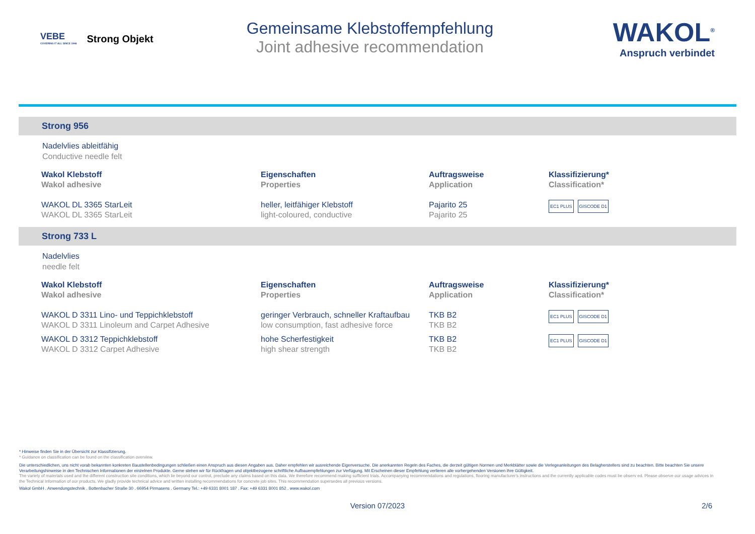VEBE
COVERING IT ALL SINCE 1946
Strong Objekt
Gemeinsame Klebstoffempfehlung
Joint adhesive recommendation
WAKOL<sup>®</sup>
Anspruch verbindet
Strong 956
Nadelvlies ableitfähig
Conductive needle felt
| Wakol Klebstoff Wakol adhesive | Eigenschaften Properties | Auftragsweise Application | Klassifizierung* Classification* |
| --- | --- | --- | --- |
| WAKOL DL 3365 StarLeit WAKOL DL 3365 StarLeit | heller, leitfähiger Klebstoff light-coloured, conductive | Pajarito 25 Pajarito 25 | EC1 PLUS GISCODE D1 |
Strong 733 L
Nadelvlies
needle felt
| Wakol Klebstoff Wakol adhesive | Eigenschaften Properties | Auftragsweise Application | Klassifizierung* Classification* |
| --- | --- | --- | --- |
| WAKOL D 3311 Lino- und Teppichklebstoff WAKOL D 3311 Linoleum and Carpet Adhesive | geringer Verbrauch, schneller Kraftaufbau low consumption, fast adhesive force | TKB B2 TKB B2 | EC1 PLUS GISCODE D1 |
| WAKOL D 3312 Teppichklebstoff WAKOL D 3312 Carpet Adhesive | hohe Scherfestigkeit high shear strength | TKB B2 TKB B2 | EC1 PLUS GISCODE D1 |
* Hinweise finden Sie in der Übersicht zur Klassifizierung.
* Guidance on classification can be found on the classification overview.
Die unterschiedlichen, uns nicht vorab bekannten konkreten Baustellenbedingungen schließen einen Anspruch aus diesen Angaben aus. Daher empfehlen wir ausreichende Eigenversuche. Die anerkannten Regeln des Faches, die derzeit gültigen Normen und Merkblätter sowie die Verlegeanleitungen des Belagherstellers sind zu beachten. Bitte beachten Sie unsere Verarbeitungshinweise in den Technischen Informationen der einzelnen Produkte. Gerne stehen wir für Rückfragen und objektbezogene schriftliche Aufbauempfehlungen zur Verfügung. Mit Erscheinen dieser Empfehlung verlieren alle vorhergehenden Versionen ihre Gültigkeit.
The variety of materials used and the different construction site conditions, which lie beyond our control, preclude any claims based on this data. We therefore recommend making sufficient trials. Accompanying recommendations and regulations, flooring manufacturer's instructions and the currently applicable codes must be observ ed. Please observe our usage advices in the Technical Information of our products. We gladly provide technical advice and written installing recommendations for concrete job sites. This recommendation supersedes all previous versions.
Wakol GmbH . Anwendungstechnik . Bottenbacher Straße 30 . 66954 Pirmasens . Germany Tel.: +49 6331 8001 187 . Fax: +49 6331 8001 852 . www.wakol.com
Version 07/2023 2/6